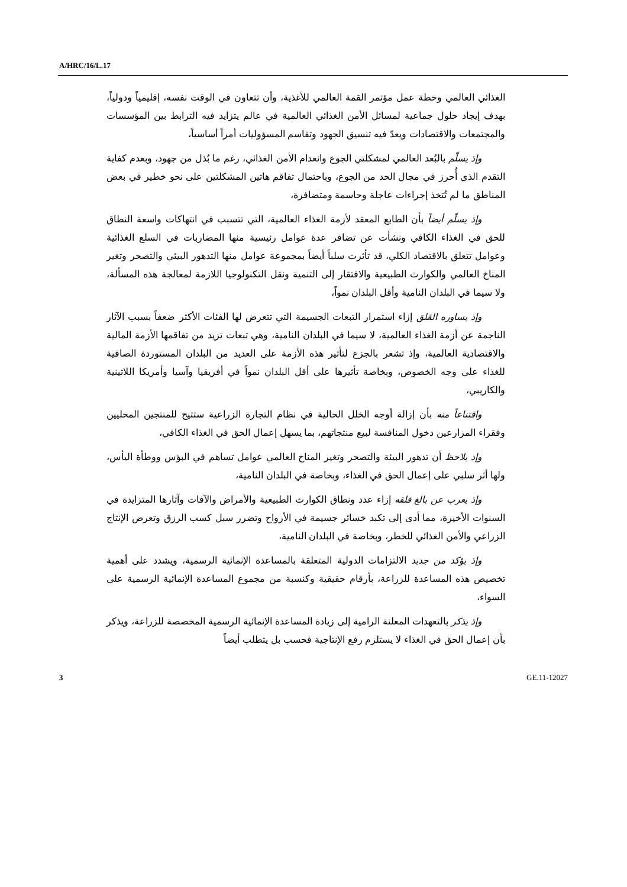A/HRC/16/L.17
الغذائي العالمي وخطة عمل مؤتمر القمة العالمي للأغذية، وأن تتعاون في الوقت نفسه، إقليمياً ودولياً، بهدف إيجاد حلول جماعية لمسائل الأمن الغذائي العالمية في عالم يتزايد فيه الترابط بين المؤسسات والمجتمعات والاقتصادات ويعدّ فيه تنسيق الجهود وتقاسم المسؤوليات أمراً أساسياً،
وإذ يسلّم بالبُعد العالمي لمشكلتي الجوع وانعدام الأمن الغذائي، رغم ما بُذل من جهود، وبعدم كفاية التقدم الذي أُحرز في مجال الحد من الجوع، وباحتمال تفاقم هاتين المشكلتين على نحو خطير في بعض المناطق ما لم تُتخذ إجراءات عاجلة وحاسمة ومتضافرة،
وإذ يسلّم أيضاً بأن الطابع المعقد لأزمة الغذاء العالمية، التي تتسبب في انتهاكات واسعة النطاق للحق في الغذاء الكافي ونشأت عن تضافر عدة عوامل رئيسية منها المضاربات في السلع الغذائية وعوامل تتعلق بالاقتصاد الكلي، قد تأثرت سلباً أيضاً بمجموعة عوامل منها التدهور البيئي والتصحر وتغير المناخ العالمي والكوارث الطبيعية والافتقار إلى التنمية ونقل التكنولوجيا اللازمة لمعالجة هذه المسألة، ولا سيما في البلدان النامية وأقل البلدان نمواً،
وإذ يساوره القلق إزاء استمرار التبعات الجسيمة التي تتعرض لها الفئات الأكثر ضعفاً بسبب الآثار الناجمة عن أزمة الغذاء العالمية، لا سيما في البلدان النامية، وهي تبعات تزيد من تفاقمها الأزمة المالية والاقتصادية العالمية، وإذ تشعر بالجزع لتأثير هذه الأزمة على العديد من البلدان المستوردة الصافية للغذاء على وجه الخصوص، وبخاصة تأثيرها على أقل البلدان نمواً في أفريقيا وآسيا وأمريكا اللاتينية والكاريبي،
واقتناعاً منه بأن إزالة أوجه الخلل الحالية في نظام التجارة الزراعية ستتيح للمنتجين المحليين وفقراء المزارعين دخول المنافسة لبيع منتجاتهم، بما يسهل إعمال الحق في الغذاء الكافي،
وإذ يلاحظ أن تدهور البيئة والتصحر وتغير المناخ العالمي عوامل تساهم في البؤس ووطأة اليأس، ولها أثر سلبي على إعمال الحق في الغذاء، وبخاصة في البلدان النامية،
وإذ يعرب عن بالغ قلقه إزاء عدد ونطاق الكوارث الطبيعية والأمراض والآفات وآثارها المتزايدة في السنوات الأخيرة، مما أدى إلى تكبد خسائر جسيمة في الأرواح وتضرر سبل كسب الرزق وتعرض الإنتاج الزراعي والأمن الغذائي للخطر، وبخاصة في البلدان النامية،
وإذ يؤكد من جديد الالتزامات الدولية المتعلقة بالمساعدة الإنمائية الرسمية، ويشدد على أهمية تخصيص هذه المساعدة للزراعة، بأرقام حقيقية وكنسبة من مجموع المساعدة الإنمائية الرسمية على السواء،
وإذ يذكر بالتعهدات المعلنة الرامية إلى زيادة المساعدة الإنمائية الرسمية المخصصة للزراعة، ويذكر بأن إعمال الحق في الغذاء لا يستلزم رفع الإنتاجية فحسب بل يتطلب أيضاً
3 GE.11-12027